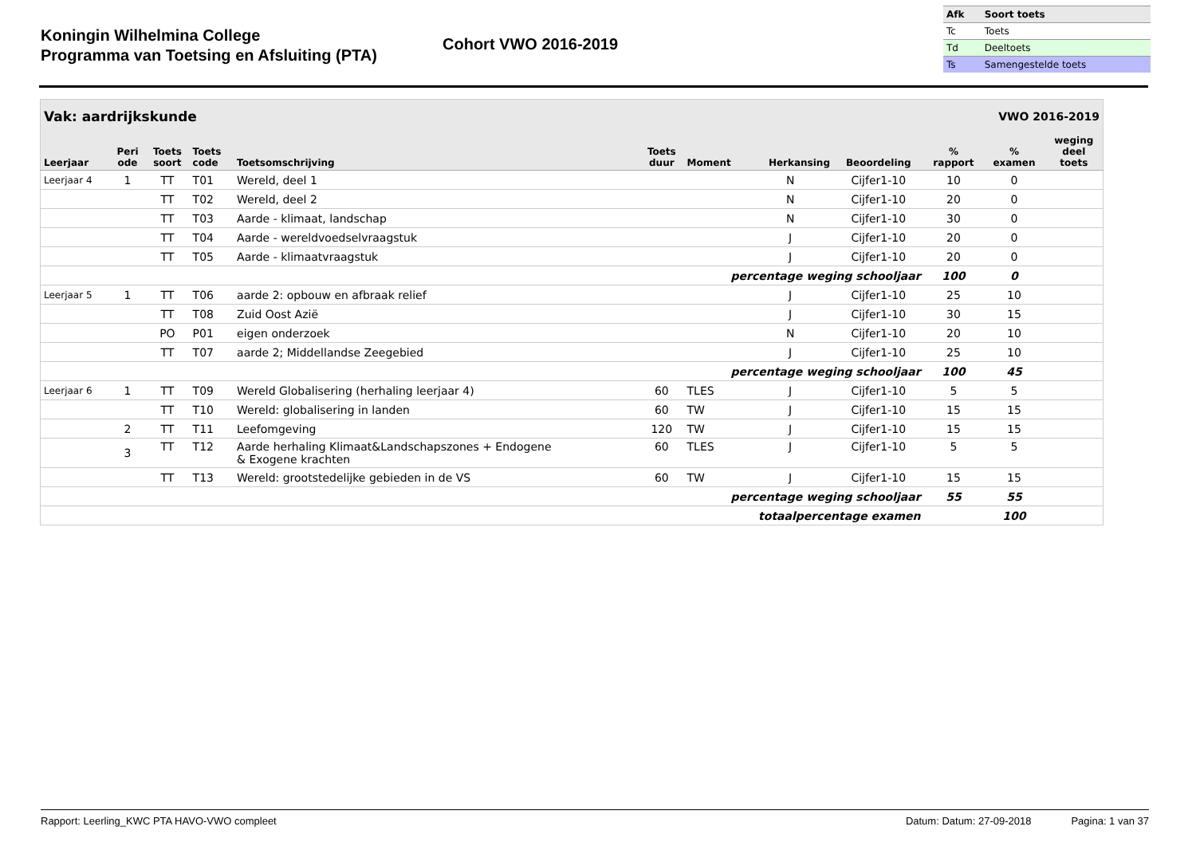Koningin Wilhelmina College
Programma van Toetsing en Afsluiting (PTA)
Cohort VWO 2016-2019
| Afk | Soort toets |
| --- | --- |
| Tc | Toets |
| Td | Deeltoets |
| Ts | Samengestelde toets |
| Vak: aardrijkskunde | | | | | | | VWO 2016-2019 | | | | |
| Leerjaar | Peri ode | Toets soort | Toets code | Toetsomschrijving | Toets duur | Moment | Herkansing | Beoordeling | % rapport | % examen | weging deel toets |
| Leerjaar 4 | 1 | TT | T01 | Wereld, deel 1 | | | N | Cijfer1-10 | 10 | 0 | |
| | | TT | T02 | Wereld, deel 2 | | | N | Cijfer1-10 | 20 | 0 | |
| | | TT | T03 | Aarde - klimaat, landschap | | | N | Cijfer1-10 | 30 | 0 | |
| | | TT | T04 | Aarde - wereldvoedselvraagstuk | | | J | Cijfer1-10 | 20 | 0 | |
| | | TT | T05 | Aarde - klimaatvraagstuk | | | J | Cijfer1-10 | 20 | 0 | |
| percentage weging schooljaar | | | | | | | | | 100 | 0 | |
| Leerjaar 5 | 1 | TT | T06 | aarde 2: opbouw en afbraak relief | | | J | Cijfer1-10 | 25 | 10 | |
| | | TT | T08 | Zuid Oost Azië | | | J | Cijfer1-10 | 30 | 15 | |
| | | PO | P01 | eigen onderzoek | | | N | Cijfer1-10 | 20 | 10 | |
| | | TT | T07 | aarde 2; Middellandse Zeegebied | | | J | Cijfer1-10 | 25 | 10 | |
| percentage weging schooljaar | | | | | | | | | 100 | 45 | |
| Leerjaar 6 | 1 | TT | T09 | Wereld Globalisering (herhaling leerjaar 4) | 60 | TLES | J | Cijfer1-10 | 5 | 5 | |
| | | TT | T10 | Wereld: globalisering in landen | 60 | TW | J | Cijfer1-10 | 15 | 15 | |
| | 2 | TT | T11 | Leefomgeving | 120 | TW | J | Cijfer1-10 | 15 | 15 | |
| | 3 | TT | T12 | Aarde herhaling Klimaat&Landschapszones + Endogene & Exogene krachten | 60 | TLES | J | Cijfer1-10 | 5 | 5 | |
| | | TT | T13 | Wereld: grootstedelijke gebieden in de VS | 60 | TW | J | Cijfer1-10 | 15 | 15 | |
| percentage weging schooljaar | | | | | | | | | 55 | 55 | |
| totaalpercentage examen | | | | | | | | | | 100 | |
Rapport: Leerling_KWC PTA HAVO-VWO compleet Datum: Datum: 27-09-2018 Pagina: 1 van 37